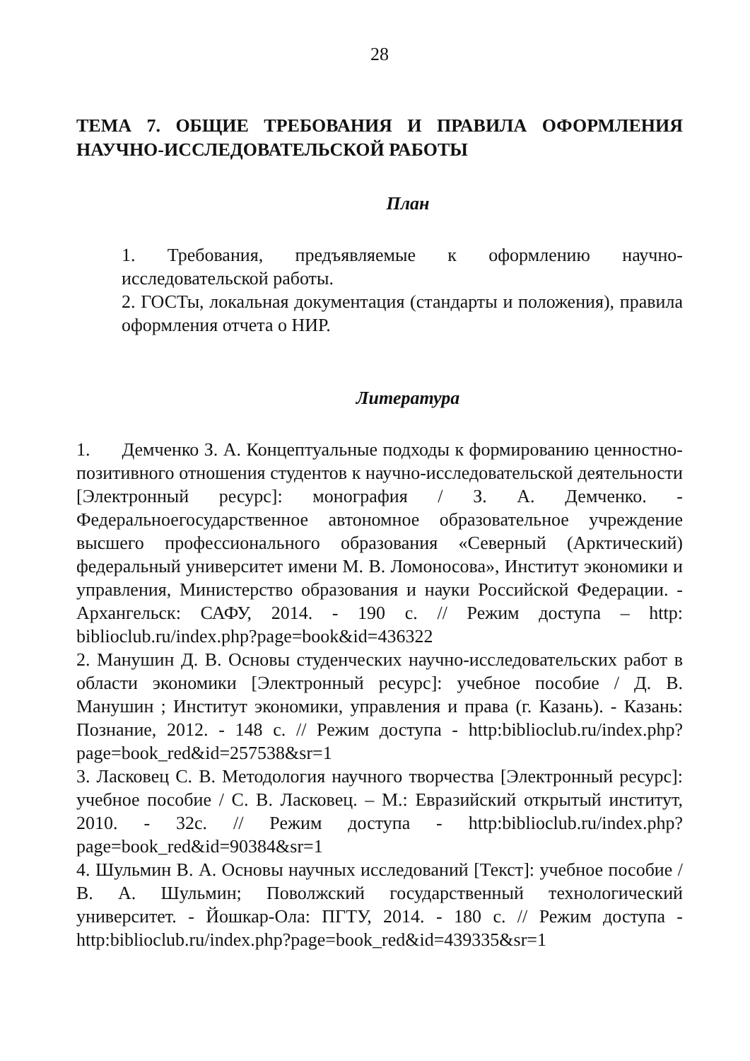28
ТЕМА 7. ОБЩИЕ ТРЕБОВАНИЯ И ПРАВИЛА ОФОРМЛЕНИЯ НАУЧНО-ИССЛЕДОВАТЕЛЬСКОЙ РАБОТЫ
План
1. Требования, предъявляемые к оформлению научно-исследовательской работы.
2. ГОСТы, локальная документация (стандарты и положения), правила оформления отчета о НИР.
Литература
1. Демченко З. А. Концептуальные подходы к формированию ценностно-позитивного отношения студентов к научно-исследовательской деятельности [Электронный ресурс]: монография / З. А. Демченко. - Федеральноегосударственное автономное образовательное учреждение высшего профессионального образования «Северный (Арктический) федеральный университет имени М. В. Ломоносова», Институт экономики и управления, Министерство образования и науки Российской Федерации. - Архангельск: САФУ, 2014. - 190 с. // Режим доступа – http: biblioclub.ru/index.php?page=book&id=436322
2. Манушин Д. В. Основы студенческих научно-исследовательских работ в области экономики [Электронный ресурс]: учебное пособие / Д. В. Манушин ; Институт экономики, управления и права (г. Казань). - Казань: Познание, 2012. - 148 с. // Режим доступа - http:biblioclub.ru/index.php?page=book_red&id=257538&sr=1
3. Ласковец С. В. Методология научного творчества [Электронный ресурс]: учебное пособие / С. В. Ласковец. – М.: Евразийский открытый институт, 2010. - 32с. // Режим доступа - http:biblioclub.ru/index.php?page=book_red&id=90384&sr=1
4. Шульмин В. А. Основы научных исследований [Текст]: учебное пособие / В. А. Шульмин; Поволжский государственный технологический университет. - Йошкар-Ола: ПГТУ, 2014. - 180 с. // Режим доступа - http:biblioclub.ru/index.php?page=book_red&id=439335&sr=1